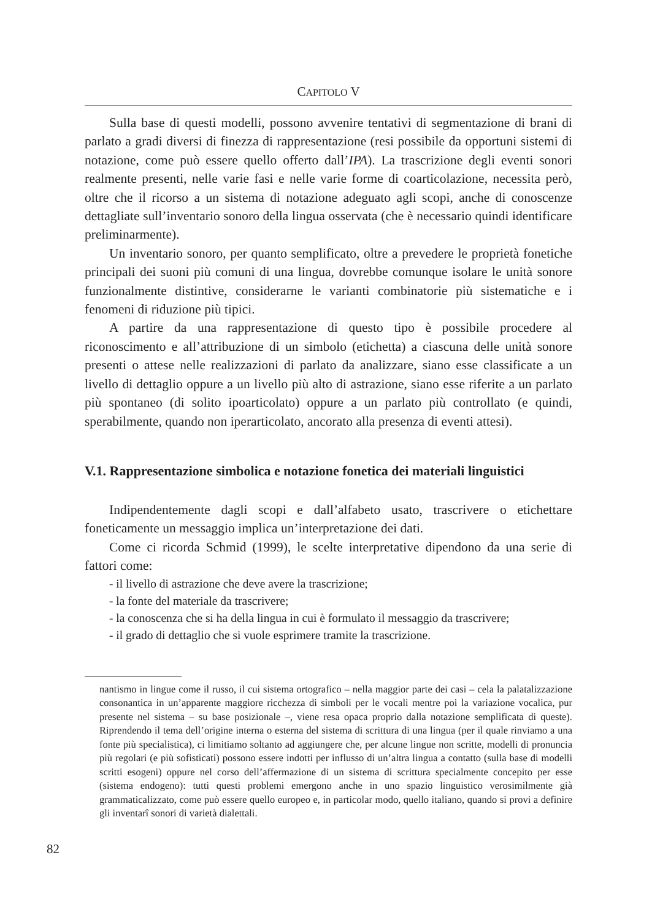CAPITOLO V
Sulla base di questi modelli, possono avvenire tentativi di segmentazione di brani di parlato a gradi diversi di finezza di rappresentazione (resi possibile da opportuni sistemi di notazione, come può essere quello offerto dall’IPA). La trascrizione degli eventi sonori realmente presenti, nelle varie fasi e nelle varie forme di coarticolazione, necessita però, oltre che il ricorso a un sistema di notazione adeguato agli scopi, anche di conoscenze dettagliate sull’inventario sonoro della lingua osservata (che è necessario quindi identificare preliminarmente).
Un inventario sonoro, per quanto semplificato, oltre a prevedere le proprietà fonetiche principali dei suoni più comuni di una lingua, dovrebbe comunque isolare le unità sonore funzionalmente distintive, considerarne le varianti combinatorie più sistematiche e i fenomeni di riduzione più tipici.
A partire da una rappresentazione di questo tipo è possibile procedere al riconoscimento e all’attribuzione di un simbolo (etichetta) a ciascuna delle unità sonore presenti o attese nelle realizzazioni di parlato da analizzare, siano esse classificate a un livello di dettaglio oppure a un livello più alto di astrazione, siano esse riferite a un parlato più spontaneo (di solito ipoarticolato) oppure a un parlato più controllato (e quindi, sperabilmente, quando non iperarticolato, ancorato alla presenza di eventi attesi).
V.1. Rappresentazione simbolica e notazione fonetica dei materiali linguistici
Indipendentemente dagli scopi e dall’alfabeto usato, trascrivere o etichettare foneticamente un messaggio implica un’interpretazione dei dati.
Come ci ricorda Schmid (1999), le scelte interpretative dipendono da una serie di fattori come:
- il livello di astrazione che deve avere la trascrizione;
- la fonte del materiale da trascrivere;
- la conoscenza che si ha della lingua in cui è formulato il messaggio da trascrivere;
- il grado di dettaglio che si vuole esprimere tramite la trascrizione.
nantismo in lingue come il russo, il cui sistema ortografico – nella maggior parte dei casi – cela la palatalizzazione consonantica in un’apparente maggiore ricchezza di simboli per le vocali mentre poi la variazione vocalica, pur presente nel sistema – su base posizionale –, viene resa opaca proprio dalla notazione semplificata di queste). Riprendendo il tema dell’origine interna o esterna del sistema di scrittura di una lingua (per il quale rinviamo a una fonte più specialistica), ci limitiamo soltanto ad aggiungere che, per alcune lingue non scritte, modelli di pronuncia più regolari (e più sofisticati) possono essere indotti per influsso di un’altra lingua a contatto (sulla base di modelli scritti esogeni) oppure nel corso dell’affermazione di un sistema di scrittura specialmente concepito per esse (sistema endogeno): tutti questi problemi emergono anche in uno spazio linguistico verosimilmente già grammaticalizzato, come può essere quello europeo e, in particolar modo, quello italiano, quando si provi a definire gli inventarî sonori di varietà dialettali.
82